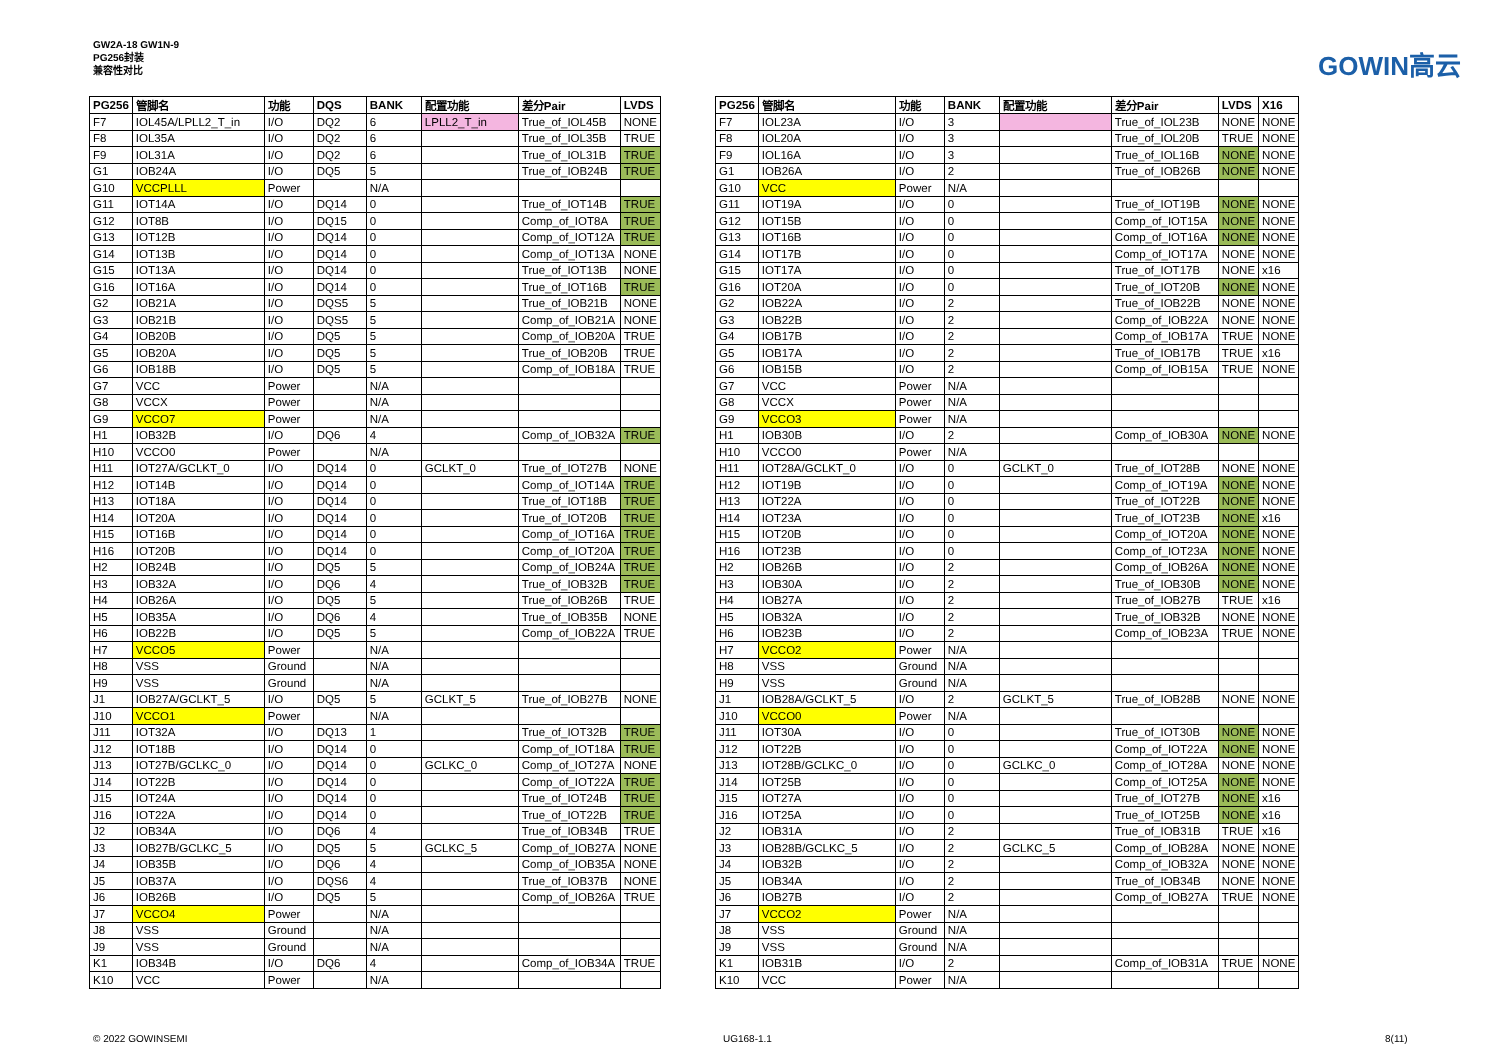GW2A-18 GW1N-9
PG256封装
兼容性对比
GOWIN高云
| PG256 | 管脚名 | 功能 | DQS | BANK | 配置功能 | 差分Pair | LVDS |
| --- | --- | --- | --- | --- | --- | --- | --- |
| F7 | IOL45A/LPLL2_T_in | I/O | DQ2 | 6 | LPLL2_T_in | True_of_IOL45B | NONE |
| F8 | IOL35A | I/O | DQ2 | 6 | | True_of_IOL35B | TRUE |
| F9 | IOL31A | I/O | DQ2 | 6 | | True_of_IOL31B | TRUE |
| G1 | IOB24A | I/O | DQ5 | 5 | | True_of_IOB24B | TRUE |
| G10 | VCCPLLL | Power | | N/A | | | |
| G11 | IOT14A | I/O | DQ14 | 0 | | True_of_IOT14B | TRUE |
| G12 | IOT8B | I/O | DQ15 | 0 | | Comp_of_IOT8A | TRUE |
| G13 | IOT12B | I/O | DQ14 | 0 | | Comp_of_IOT12A | TRUE |
| G14 | IOT13B | I/O | DQ14 | 0 | | Comp_of_IOT13A | NONE |
| G15 | IOT13A | I/O | DQ14 | 0 | | True_of_IOT13B | NONE |
| G16 | IOT16A | I/O | DQ14 | 0 | | True_of_IOT16B | TRUE |
| G2 | IOB21A | I/O | DQS5 | 5 | | True_of_IOB21B | NONE |
| G3 | IOB21B | I/O | DQS5 | 5 | | Comp_of_IOB21A | NONE |
| G4 | IOB20B | I/O | DQ5 | 5 | | Comp_of_IOB20A | TRUE |
| G5 | IOB20A | I/O | DQ5 | 5 | | True_of_IOB20B | TRUE |
| G6 | IOB18B | I/O | DQ5 | 5 | | Comp_of_IOB18A | TRUE |
| G7 | VCC | Power | | N/A | | | |
| G8 | VCCX | Power | | N/A | | | |
| G9 | VCCO7 | Power | | N/A | | | |
| H1 | IOB32B | I/O | DQ6 | 4 | | Comp_of_IOB32A | TRUE |
| H10 | VCCO0 | Power | | N/A | | | |
| H11 | IOT27A/GCLKT_0 | I/O | DQ14 | 0 | GCLKT_0 | True_of_IOT27B | NONE |
| H12 | IOT14B | I/O | DQ14 | 0 | | Comp_of_IOT14A | TRUE |
| H13 | IOT18A | I/O | DQ14 | 0 | | True_of_IOT18B | TRUE |
| H14 | IOT20A | I/O | DQ14 | 0 | | True_of_IOT20B | TRUE |
| H15 | IOT16B | I/O | DQ14 | 0 | | Comp_of_IOT16A | TRUE |
| H16 | IOT20B | I/O | DQ14 | 0 | | Comp_of_IOT20A | TRUE |
| H2 | IOB24B | I/O | DQ5 | 5 | | Comp_of_IOB24A | TRUE |
| H3 | IOB32A | I/O | DQ6 | 4 | | True_of_IOB32B | TRUE |
| H4 | IOB26A | I/O | DQ5 | 5 | | True_of_IOB26B | TRUE |
| H5 | IOB35A | I/O | DQ6 | 4 | | True_of_IOB35B | NONE |
| H6 | IOB22B | I/O | DQ5 | 5 | | Comp_of_IOB22A | TRUE |
| H7 | VCCO5 | Power | | N/A | | | |
| H8 | VSS | Ground | | N/A | | | |
| H9 | VSS | Ground | | N/A | | | |
| J1 | IOB27A/GCLKT_5 | I/O | DQ5 | 5 | GCLKT_5 | True_of_IOB27B | NONE |
| J10 | VCCO1 | Power | | N/A | | | |
| J11 | IOT32A | I/O | DQ13 | 1 | | True_of_IOT32B | TRUE |
| J12 | IOT18B | I/O | DQ14 | 0 | | Comp_of_IOT18A | TRUE |
| J13 | IOT27B/GCLKC_0 | I/O | DQ14 | 0 | GCLKC_0 | Comp_of_IOT27A | NONE |
| J14 | IOT22B | I/O | DQ14 | 0 | | Comp_of_IOT22A | TRUE |
| J15 | IOT24A | I/O | DQ14 | 0 | | True_of_IOT24B | TRUE |
| J16 | IOT22A | I/O | DQ14 | 0 | | True_of_IOT22B | TRUE |
| J2 | IOB34A | I/O | DQ6 | 4 | | True_of_IOB34B | TRUE |
| J3 | IOB27B/GCLKC_5 | I/O | DQ5 | 5 | GCLKC_5 | Comp_of_IOB27A | NONE |
| J4 | IOB35B | I/O | DQ6 | 4 | | Comp_of_IOB35A | NONE |
| J5 | IOB37A | I/O | DQS6 | 4 | | True_of_IOB37B | NONE |
| J6 | IOB26B | I/O | DQ5 | 5 | | Comp_of_IOB26A | TRUE |
| J7 | VCCO4 | Power | | N/A | | | |
| J8 | VSS | Ground | | N/A | | | |
| J9 | VSS | Ground | | N/A | | | |
| K1 | IOB34B | I/O | DQ6 | 4 | | Comp_of_IOB34A | TRUE |
| K10 | VCC | Power | | N/A | | | |
| PG256 | 管脚名 | 功能 | BANK | 配置功能 | 差分Pair | LVDS | X16 |
| --- | --- | --- | --- | --- | --- | --- | --- |
| F7 | IOL23A | I/O | 3 | | True_of_IOL23B | NONE | NONE |
| F8 | IOL20A | I/O | 3 | | True_of_IOL20B | TRUE | NONE |
| F9 | IOL16A | I/O | 3 | | True_of_IOL16B | NONE | NONE |
| G1 | IOB26A | I/O | 2 | | True_of_IOB26B | NONE | NONE |
| G10 | VCC | Power | N/A | | | | |
| G11 | IOT19A | I/O | 0 | | True_of_IOT19B | NONE | NONE |
| G12 | IOT15B | I/O | 0 | | Comp_of_IOT15A | NONE | NONE |
| G13 | IOT16B | I/O | 0 | | Comp_of_IOT16A | NONE | NONE |
| G14 | IOT17B | I/O | 0 | | Comp_of_IOT17A | NONE | NONE |
| G15 | IOT17A | I/O | 0 | | True_of_IOT17B | NONE | x16 |
| G16 | IOT20A | I/O | 0 | | True_of_IOT20B | NONE | NONE |
| G2 | IOB22A | I/O | 2 | | True_of_IOB22B | NONE | NONE |
| G3 | IOB22B | I/O | 2 | | Comp_of_IOB22A | NONE | NONE |
| G4 | IOB17B | I/O | 2 | | Comp_of_IOB17A | TRUE | NONE |
| G5 | IOB17A | I/O | 2 | | True_of_IOB17B | TRUE | x16 |
| G6 | IOB15B | I/O | 2 | | Comp_of_IOB15A | TRUE | NONE |
| G7 | VCC | Power | N/A | | | | |
| G8 | VCCX | Power | N/A | | | | |
| G9 | VCCO3 | Power | N/A | | | | |
| H1 | IOB30B | I/O | 2 | | Comp_of_IOB30A | NONE | NONE |
| H10 | VCCO0 | Power | N/A | | | | |
| H11 | IOT28A/GCLKT_0 | I/O | 0 | GCLKT_0 | True_of_IOT28B | NONE | NONE |
| H12 | IOT19B | I/O | 0 | | Comp_of_IOT19A | NONE | NONE |
| H13 | IOT22A | I/O | 0 | | True_of_IOT22B | NONE | NONE |
| H14 | IOT23A | I/O | 0 | | True_of_IOT23B | NONE | x16 |
| H15 | IOT20B | I/O | 0 | | Comp_of_IOT20A | NONE | NONE |
| H16 | IOT23B | I/O | 0 | | Comp_of_IOT23A | NONE | NONE |
| H2 | IOB26B | I/O | 2 | | Comp_of_IOB26A | NONE | NONE |
| H3 | IOB30A | I/O | 2 | | True_of_IOB30B | NONE | NONE |
| H4 | IOB27A | I/O | 2 | | True_of_IOB27B | TRUE | x16 |
| H5 | IOB32A | I/O | 2 | | True_of_IOB32B | NONE | NONE |
| H6 | IOB23B | I/O | 2 | | Comp_of_IOB23A | TRUE | NONE |
| H7 | VCCO2 | Power | N/A | | | | |
| H8 | VSS | Ground | N/A | | | | |
| H9 | VSS | Ground | N/A | | | | |
| J1 | IOB28A/GCLKT_5 | I/O | 2 | GCLKT_5 | True_of_IOB28B | NONE | NONE |
| J10 | VCCO0 | Power | N/A | | | | |
| J11 | IOT30A | I/O | 0 | | True_of_IOT30B | NONE | NONE |
| J12 | IOT22B | I/O | 0 | | Comp_of_IOT22A | NONE | NONE |
| J13 | IOT28B/GCLKC_0 | I/O | 0 | GCLKC_0 | Comp_of_IOT28A | NONE | NONE |
| J14 | IOT25B | I/O | 0 | | Comp_of_IOT25A | NONE | NONE |
| J15 | IOT27A | I/O | 0 | | True_of_IOT27B | NONE | x16 |
| J16 | IOT25A | I/O | 0 | | True_of_IOT25B | NONE | x16 |
| J2 | IOB31A | I/O | 2 | | True_of_IOB31B | TRUE | x16 |
| J3 | IOB28B/GCLKC_5 | I/O | 2 | GCLKC_5 | Comp_of_IOB28A | NONE | NONE |
| J4 | IOB32B | I/O | 2 | | Comp_of_IOB32A | NONE | NONE |
| J5 | IOB34A | I/O | 2 | | True_of_IOB34B | NONE | NONE |
| J6 | IOB27B | I/O | 2 | | Comp_of_IOB27A | TRUE | NONE |
| J7 | VCCO2 | Power | N/A | | | | |
| J8 | VSS | Ground | N/A | | | | |
| J9 | VSS | Ground | N/A | | | | |
| K1 | IOB31B | I/O | 2 | | Comp_of_IOB31A | TRUE | NONE |
| K10 | VCC | Power | N/A | | | | |
© 2022 GOWINSEMI UG168-1.1 8(11)